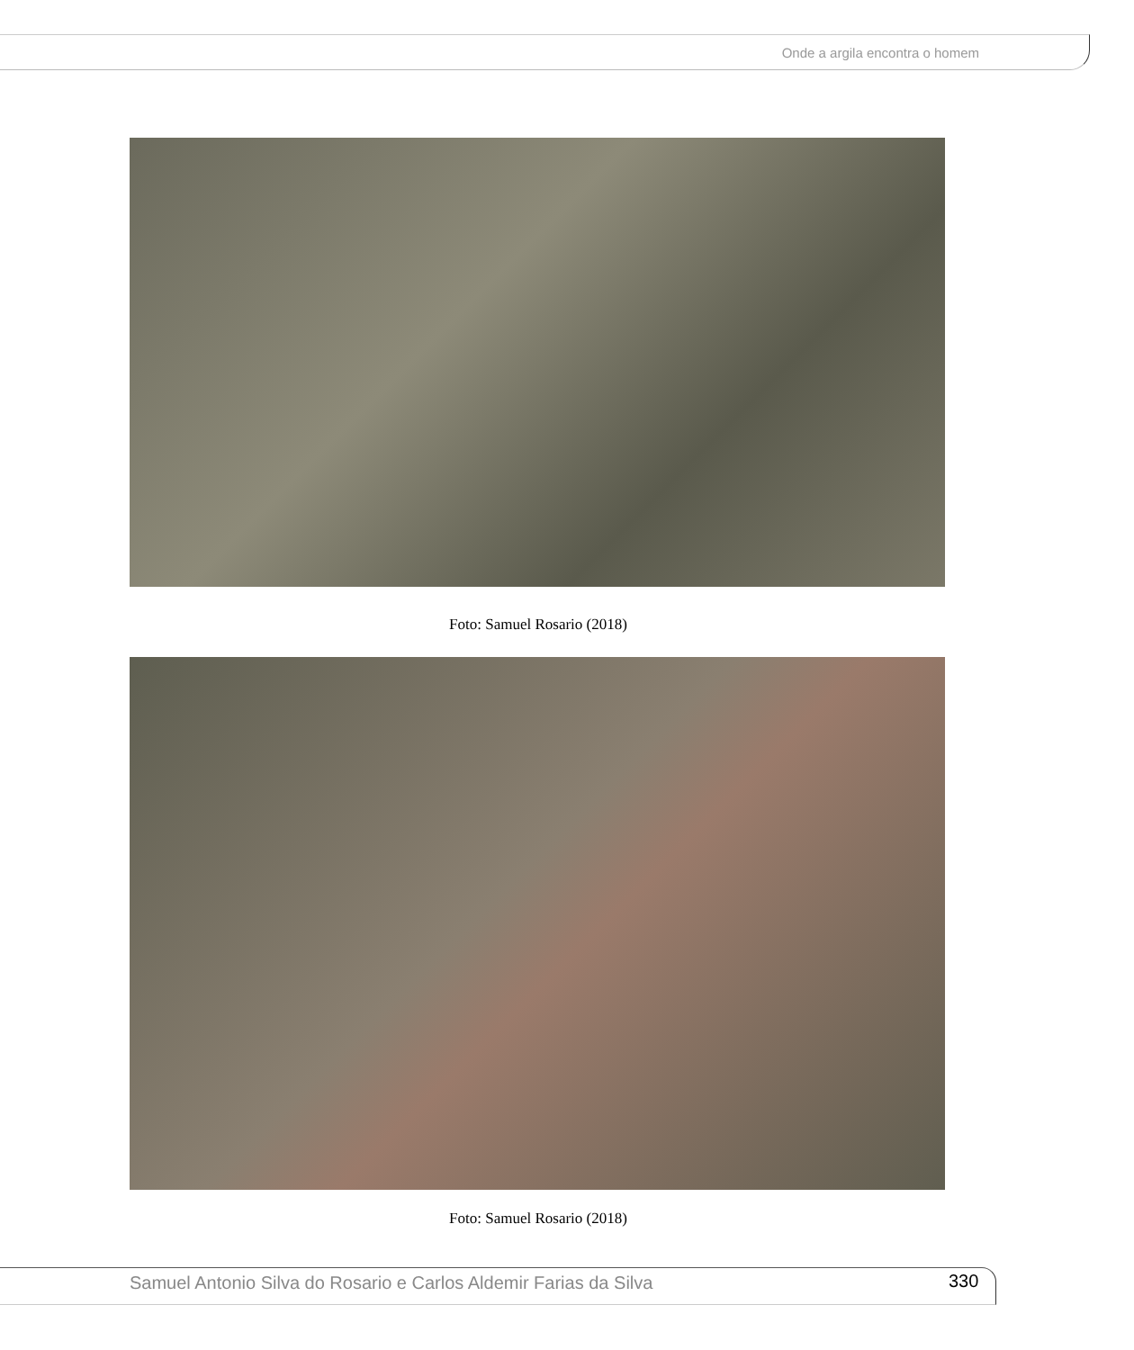Onde a argila encontra o homem
Foto: Samuel Rosario (2018)
Foto: Samuel Rosario (2018)
Samuel Antonio Silva do Rosario e Carlos Aldemir Farias da Silva
330